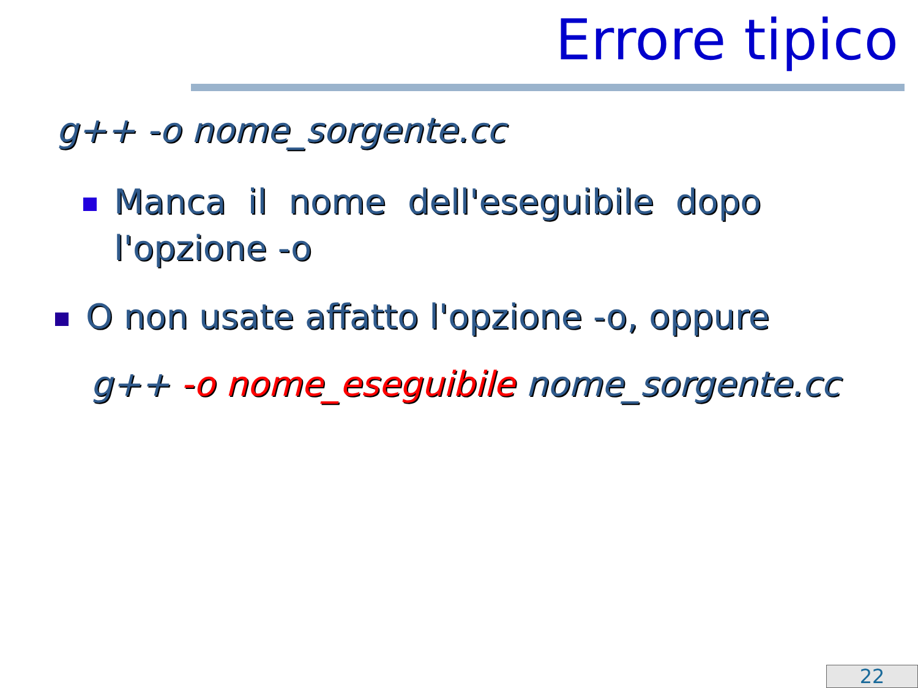Errore tipico
g++ -o nome_sorgente.cc
Manca il nome dell'eseguibile dopo
l'opzione -o
O non usate affatto l'opzione -o, oppure
g++ -o nome_eseguibile nome_sorgente.cc
22